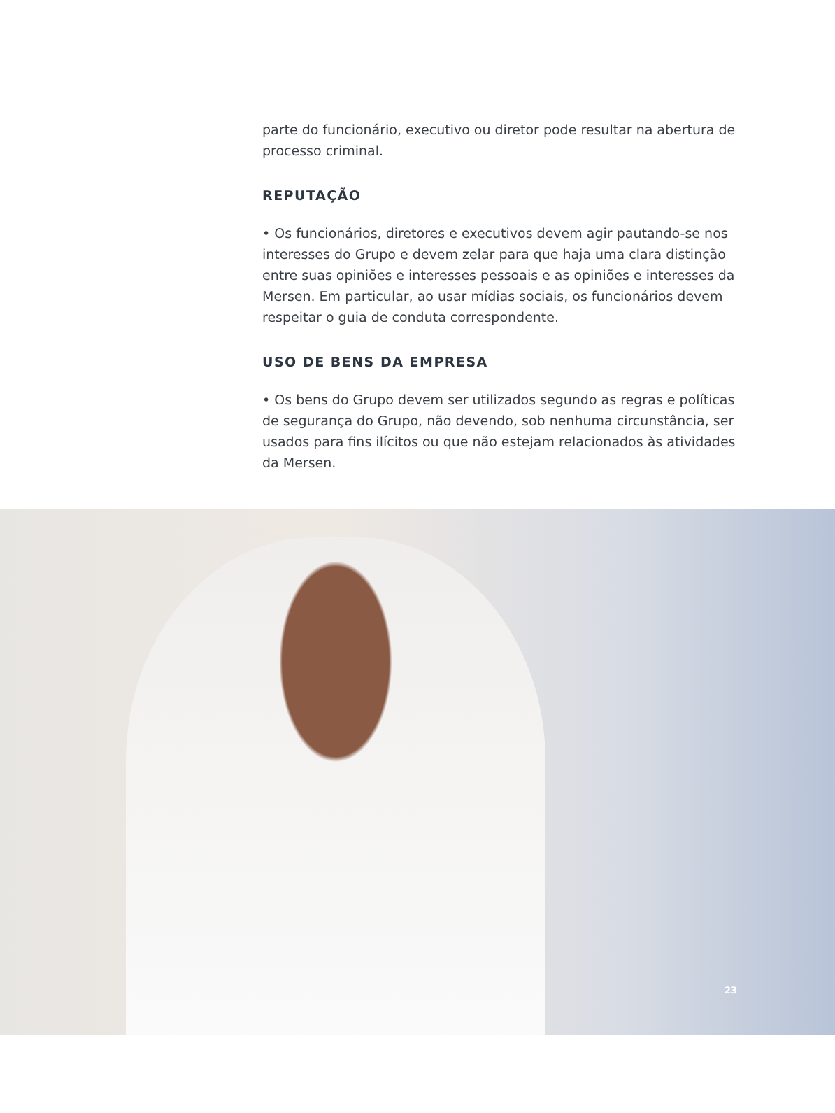parte do funcionário, executivo ou diretor pode resultar na abertura de processo criminal.
REPUTAÇÃO
• Os funcionários, diretores e executivos devem agir pautando-se nos interesses do Grupo e devem zelar para que haja uma clara distinção entre suas opiniões e interesses pessoais e as opiniões e interesses da Mersen. Em particular, ao usar mídias sociais, os funcionários devem respeitar o guia de conduta correspondente.
USO DE BENS DA EMPRESA
• Os bens do Grupo devem ser utilizados segundo as regras e políticas de segurança do Grupo, não devendo, sob nenhuma circunstância, ser usados para fins ilícitos ou que não estejam relacionados às atividades da Mersen.
23